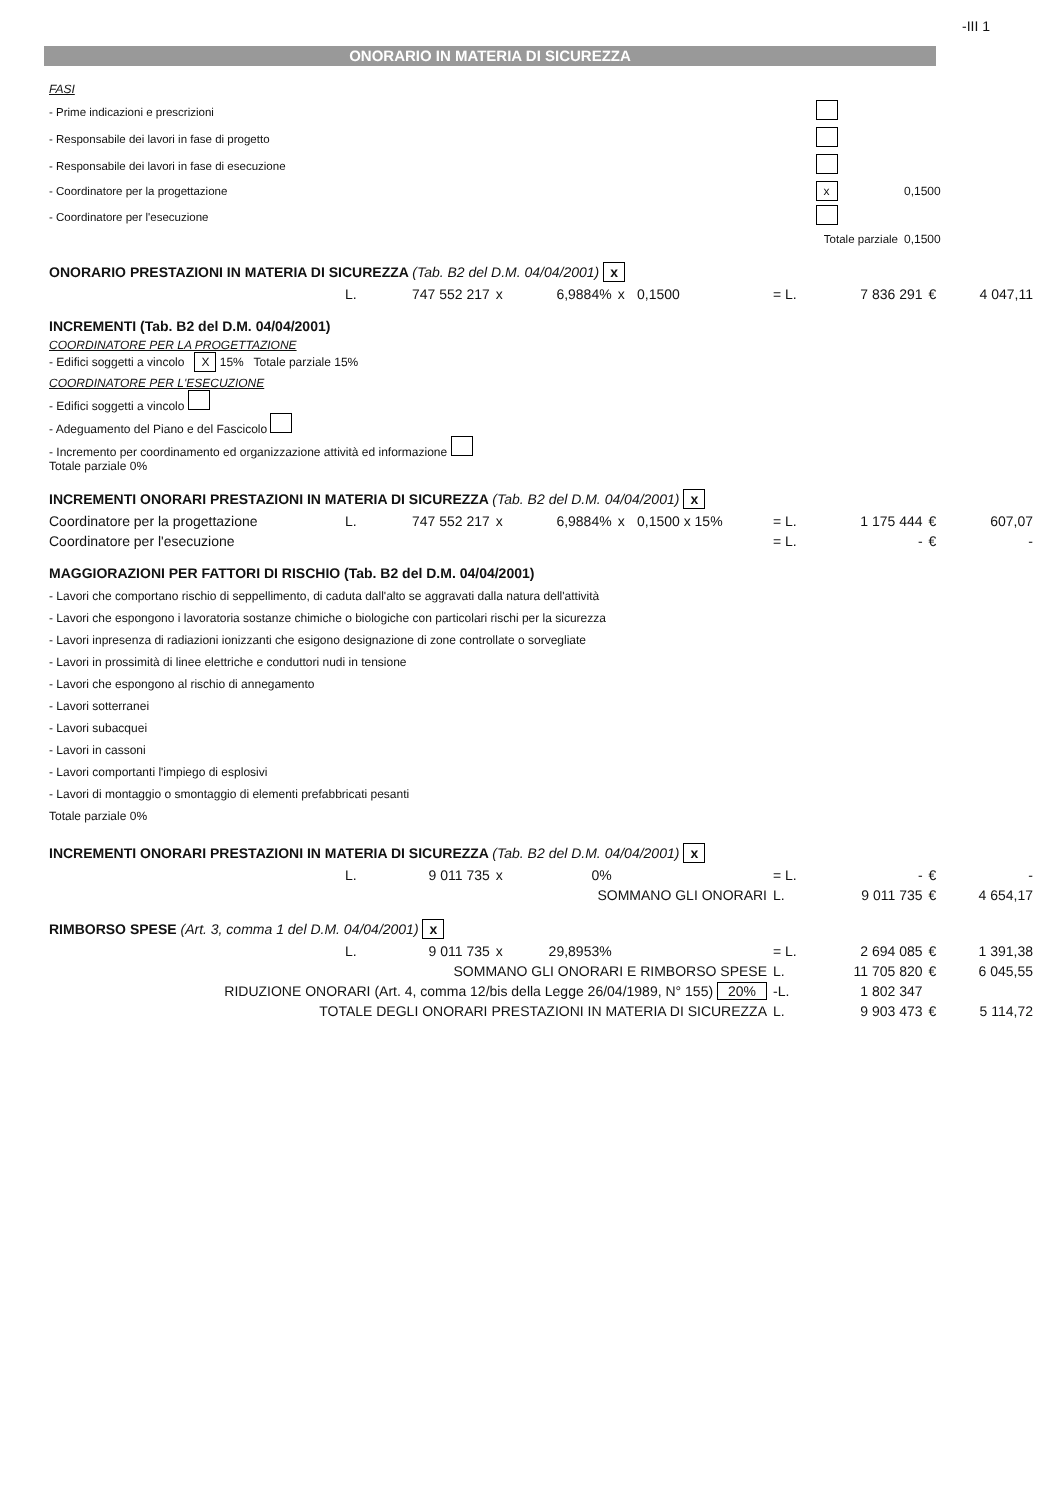-III 1
ONORARIO IN MATERIA DI SICUREZZA
| FASI | | |
| - Prime indicazioni e prescrizioni | | |
| - Responsabile dei lavori in fase di progetto | | |
| - Responsabile dei lavori in fase di esecuzione | | |
| - Coordinatore per la progettazione | x | 0,1500 |
| - Coordinatore per l'esecuzione | | |
| Totale parziale | | 0,1500 |
| ONORARIO PRESTAZIONI IN MATERIA DI SICUREZZA (Tab. B2 del D.M. 04/04/2001) x | | | | | | | | | | |
| | L. | 747 552 217 | x | 6,9884% | x | 0,1500 | = L. | 7 836 291 | € | 4 047,11 |
| INCREMENTI (Tab. B2 del D.M. 04/04/2001) | | | | | | | | | | |
| COORDINATORE PER LA PROGETTAZIONE - Edifici soggetti a vincolo X 15% Totale parziale 15% | | | | | | | | | | |
| COORDINATORE PER L'ESECUZIONE - Edifici soggetti a vincolo - Adeguamento del Piano e del Fascicolo - Incremento per coordinamento ed organizzazione attività ed informazione Totale parziale 0% | | | | | | | | | | |
| INCREMENTI ONORARI PRESTAZIONI IN MATERIA DI SICUREZZA (Tab. B2 del D.M. 04/04/2001) x | | | | | | | | | | |
| Coordinatore per la progettazione | L. | 747 552 217 | x | 6,9884% | x | 0,1500 x 15% | = L. | 1 175 444 | € | 607,07 |
| Coordinatore per l'esecuzione | | | | | | | = L. | - | € | - |
| MAGGIORAZIONI PER FATTORI DI RISCHIO (Tab. B2 del D.M. 04/04/2001) | | | | | | | | | | |
| - Lavori che comportano rischio di seppellimento, di caduta dall'alto se aggravati dalla natura dell'attività - Lavori che espongono i lavoratoria sostanze chimiche o biologiche con particolari rischi per la sicurezza - Lavori inpresenza di radiazioni ionizzanti che esigono designazione di zone controllate o sorvegliate - Lavori in prossimità di linee elettriche e conduttori nudi in tensione - Lavori che espongono al rischio di annegamento - Lavori sotterranei - Lavori subacquei - Lavori in cassoni - Lavori comportanti l'impiego di esplosivi - Lavori di montaggio o smontaggio di elementi prefabbricati pesanti Totale parziale 0% | | | | | | | | | | |
| INCREMENTI ONORARI PRESTAZIONI IN MATERIA DI SICUREZZA (Tab. B2 del D.M. 04/04/2001) x | | | | | | | | | | |
| | L. | 9 011 735 | x | 0% | | | = L. | - | € | - |
| SOMMANO GLI ONORARI | | | | | | | L. | 9 011 735 | € | 4 654,17 |
| RIMBORSO SPESE (Art. 3, comma 1 del D.M. 04/04/2001) x | | | | | | | | | | |
| | L. | 9 011 735 | x | 29,8953% | | | = L. | 2 694 085 | € | 1 391,38 |
| SOMMANO GLI ONORARI E RIMBORSO SPESE | | | | | | | L. | 11 705 820 | € | 6 045,55 |
| RIDUZIONE ONORARI (Art. 4, comma 12/bis della Legge 26/04/1989, N° 155) 20% | | | | | | | -L. | 1 802 347 | | |
| TOTALE DEGLI ONORARI PRESTAZIONI IN MATERIA DI SICUREZZA | | | | | | | L. | 9 903 473 | € | 5 114,72 |